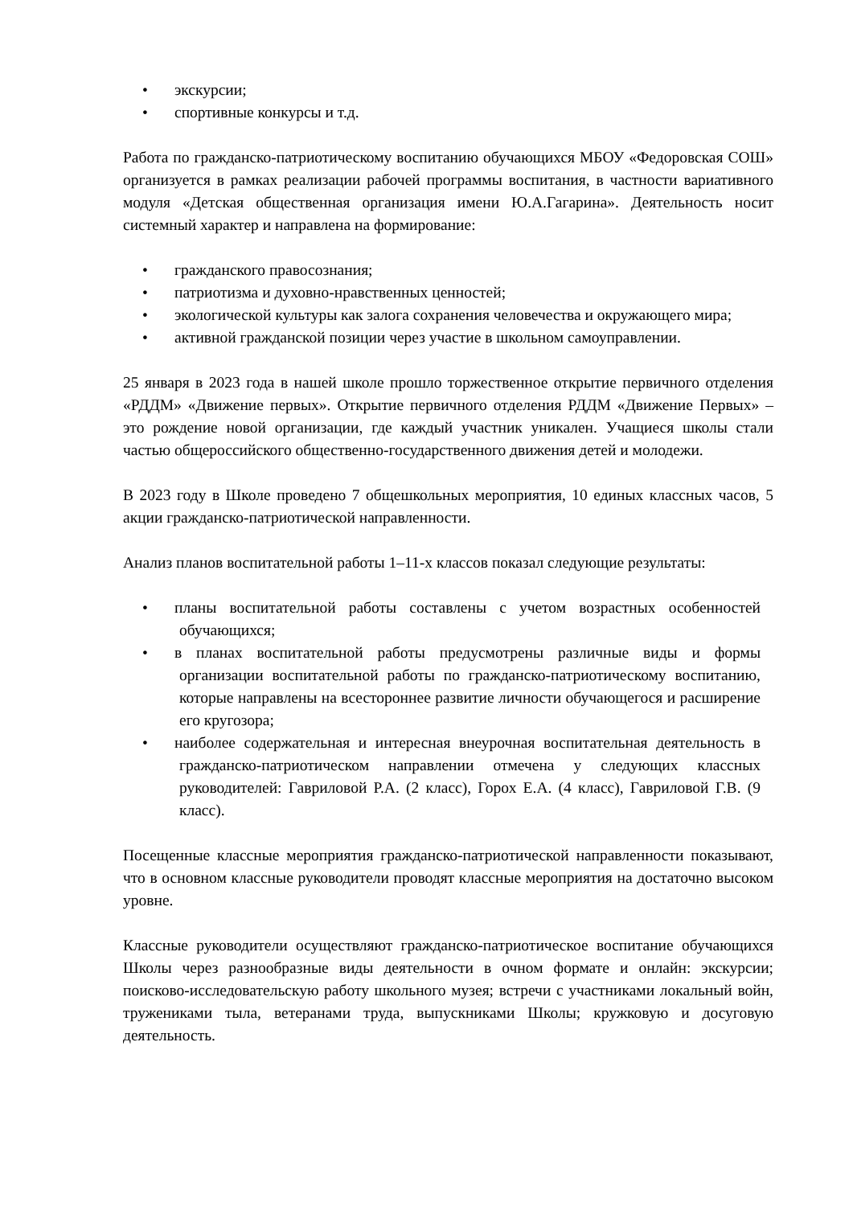• экскурсии;
• спортивные конкурсы и т.д.
Работа по гражданско-патриотическому воспитанию обучающихся МБОУ «Федоровская СОШ» организуется в рамках реализации рабочей программы воспитания, в частности вариативного модуля «Детская общественная организация имени Ю.А.Гагарина». Деятельность носит системный характер и направлена на формирование:
• гражданского правосознания;
• патриотизма и духовно-нравственных ценностей;
• экологической культуры как залога сохранения человечества и окружающего мира;
• активной гражданской позиции через участие в школьном самоуправлении.
25 января в 2023 года в нашей школе прошло торжественное открытие первичного отделения «РДДМ» «Движение первых». Открытие первичного отделения РДДМ «Движение Первых» – это рождение новой организации, где каждый участник уникален. Учащиеся школы стали частью общероссийского общественно-государственного движения детей и молодежи.
В 2023 году в Школе проведено 7 общешкольных мероприятия, 10 единых классных часов, 5 акции гражданско-патриотической направленности.
Анализ планов воспитательной работы 1–11-х классов показал следующие результаты:
• планы воспитательной работы составлены с учетом возрастных особенностей обучающихся;
• в планах воспитательной работы предусмотрены различные виды и формы организации воспитательной работы по гражданско-патриотическому воспитанию, которые направлены на всестороннее развитие личности обучающегося и расширение его кругозора;
• наиболее содержательная и интересная внеурочная воспитательная деятельность в гражданско-патриотическом направлении отмечена у следующих классных руководителей: Гавриловой Р.А. (2 класс), Горох Е.А. (4 класс), Гавриловой Г.В. (9 класс).
Посещенные классные мероприятия гражданско-патриотической направленности показывают, что в основном классные руководители проводят классные мероприятия на достаточно высоком уровне.
Классные руководители осуществляют гражданско-патриотическое воспитание обучающихся Школы через разнообразные виды деятельности в очном формате и онлайн: экскурсии; поисково-исследовательскую работу школьного музея; встречи с участниками локальный войн, тружениками тыла, ветеранами труда, выпускниками Школы; кружковую и досуговую деятельность.